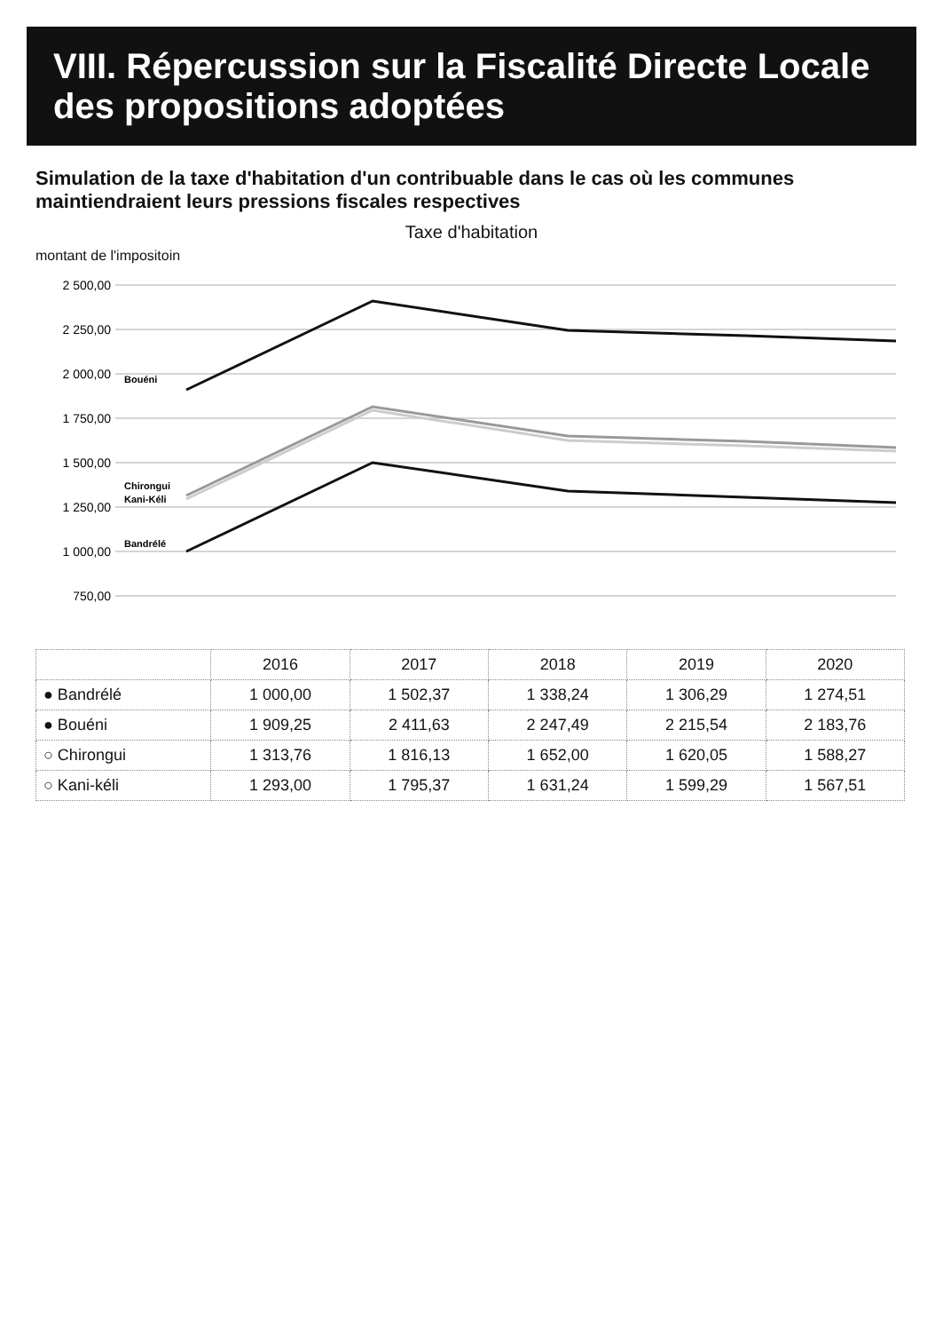VIII. Répercussion sur la Fiscalité Directe Locale des propositions adoptées
Simulation de la taxe d'habitation d'un contribuable dans le cas où les communes maintiendraient leurs pressions fiscales respectives
Taxe d'habitation
montant de l'impositoin
2 500,00
2 250,00
2 000,00
1 750,00
1 500,00
1 250,00
1 000,00
750,00
Bouéni
Chirongui
Kani-Kéli
Bandrélé
| | 2016 | 2017 | 2018 | 2019 | 2020 |
| --- | --- | --- | --- | --- | --- |
| ● Bandrélé | 1 000,00 | 1 502,37 | 1 338,24 | 1 306,29 | 1 274,51 |
| ● Bouéni | 1 909,25 | 2 411,63 | 2 247,49 | 2 215,54 | 2 183,76 |
| ○ Chirongui | 1 313,76 | 1 816,13 | 1 652,00 | 1 620,05 | 1 588,27 |
| ○ Kani-kéli | 1 293,00 | 1 795,37 | 1 631,24 | 1 599,29 | 1 567,51 |